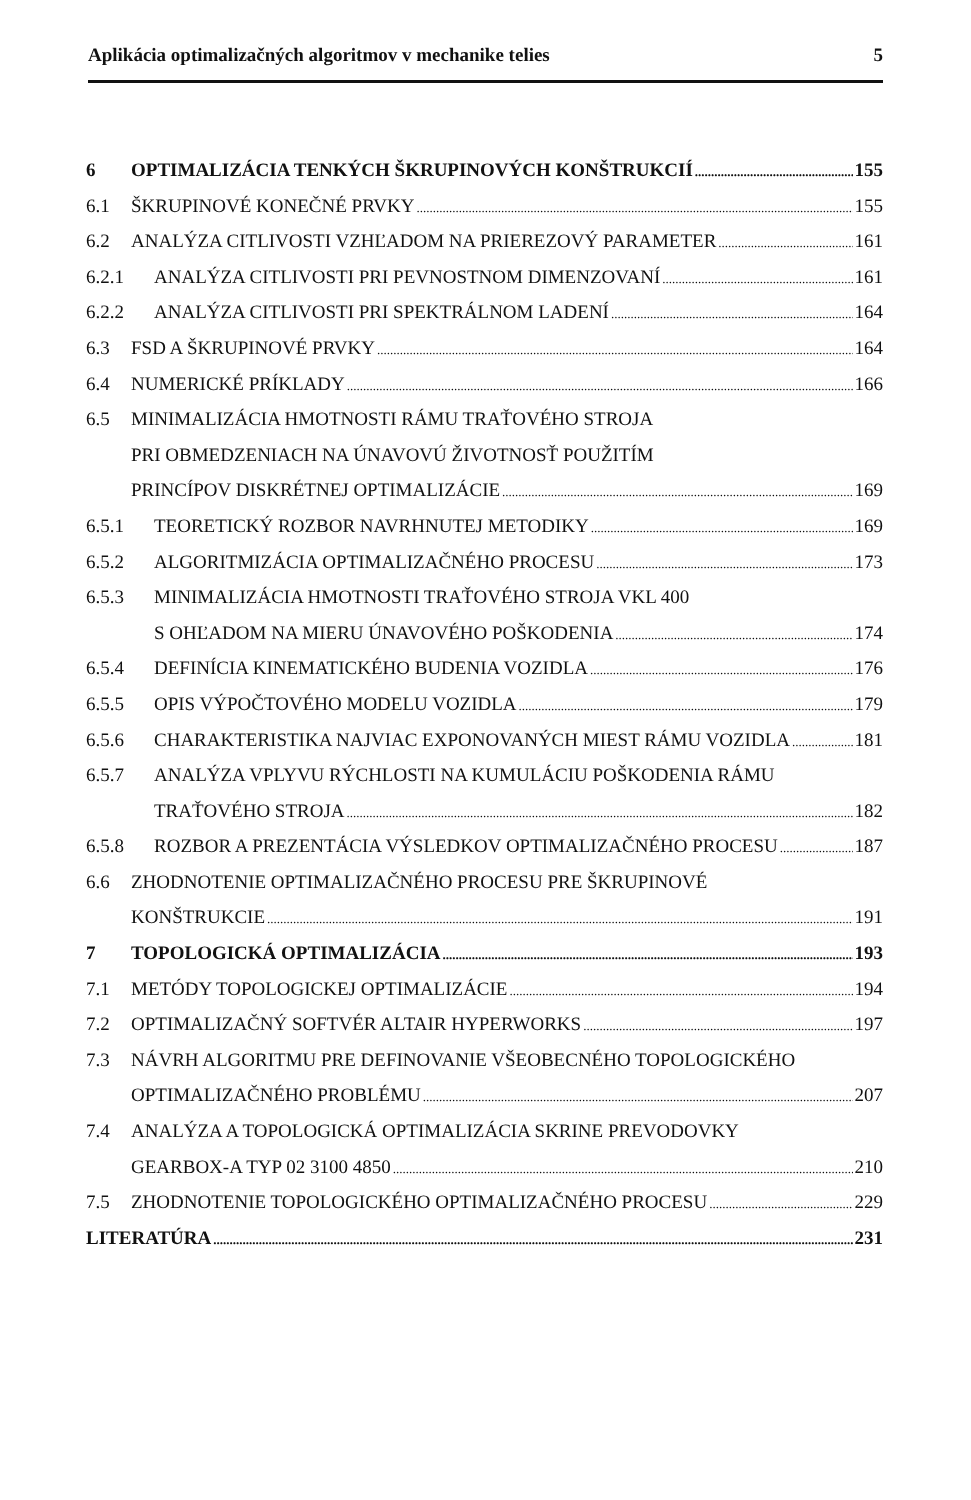Aplikácia optimalizačných algoritmov v mechanike telies 5
6 OPTIMALIZÁCIA TENKÝCH ŠKRUPINOVÝCH KONŠTRUKCIÍ 155
6.1 ŠKRUPINOVÉ KONEČNÉ PRVKY 155
6.2 ANALÝZA CITLIVOSTI VZHĽADOM NA PRIEREZOVÝ PARAMETER 161
6.2.1 ANALÝZA CITLIVOSTI PRI PEVNOSTNOM DIMENZOVANÍ 161
6.2.2 ANALÝZA CITLIVOSTI PRI SPEKTRÁLNOM LADENÍ 164
6.3 FSD A ŠKRUPINOVÉ PRVKY 164
6.4 NUMERICKÉ PRÍKLADY 166
6.5 MINIMALIZÁCIA HMOTNOSTI RÁMU TRAŤOVÉHO STROJA
PRI OBMEDZENIACH NA ÚNAVOVÚ ŽIVOTNOSŤ POUŽITÍM
PRINCÍPOV DISKRÉTNEJ OPTIMALIZÁCIE 169
6.5.1 TEORETICKÝ ROZBOR NAVRHNUTEJ METODIKY 169
6.5.2 ALGORITMIZÁCIA OPTIMALIZAČNÉHO PROCESU 173
6.5.3 MINIMALIZÁCIA HMOTNOSTI TRAŤOVÉHO STROJA VKL 400
S OHĽADOM NA MIERU ÚNAVOVÉHO POŠKODENIA 174
6.5.4 DEFINÍCIA KINEMATICKÉHO BUDENIA VOZIDLA 176
6.5.5 OPIS VÝPOČTOVÉHO MODELU VOZIDLA 179
6.5.6 CHARAKTERISTIKA NAJVIAC EXPONOVANÝCH MIEST RÁMU VOZIDLA 181
6.5.7 ANALÝZA VPLYVU RÝCHLOSTI NA KUMULÁCIU POŠKODENIA RÁMU
TRAŤOVÉHO STROJA 182
6.5.8 ROZBOR A PREZENTÁCIA VÝSLEDKOV OPTIMALIZAČNÉHO PROCESU 187
6.6 ZHODNOTENIE OPTIMALIZAČNÉHO PROCESU PRE ŠKRUPINOVÉ
KONŠTRUKCIE 191
7 TOPOLOGICKÁ OPTIMALIZÁCIA 193
7.1 METÓDY TOPOLOGICKEJ OPTIMALIZÁCIE 194
7.2 OPTIMALIZAČNÝ SOFTVÉR ALTAIR HYPERWORKS 197
7.3 NÁVRH ALGORITMU PRE DEFINOVANIE VŠEOBECNÉHO TOPOLOGICKÉHO
OPTIMALIZAČNÉHO PROBLÉMU 207
7.4 ANALÝZA A TOPOLOGICKÁ OPTIMALIZÁCIA SKRINE PREVODOVKY
GEARBOX-A TYP 02 3100 4850 210
7.5 ZHODNOTENIE TOPOLOGICKÉHO OPTIMALIZAČNÉHO PROCESU 229
LITERATÚRA 231